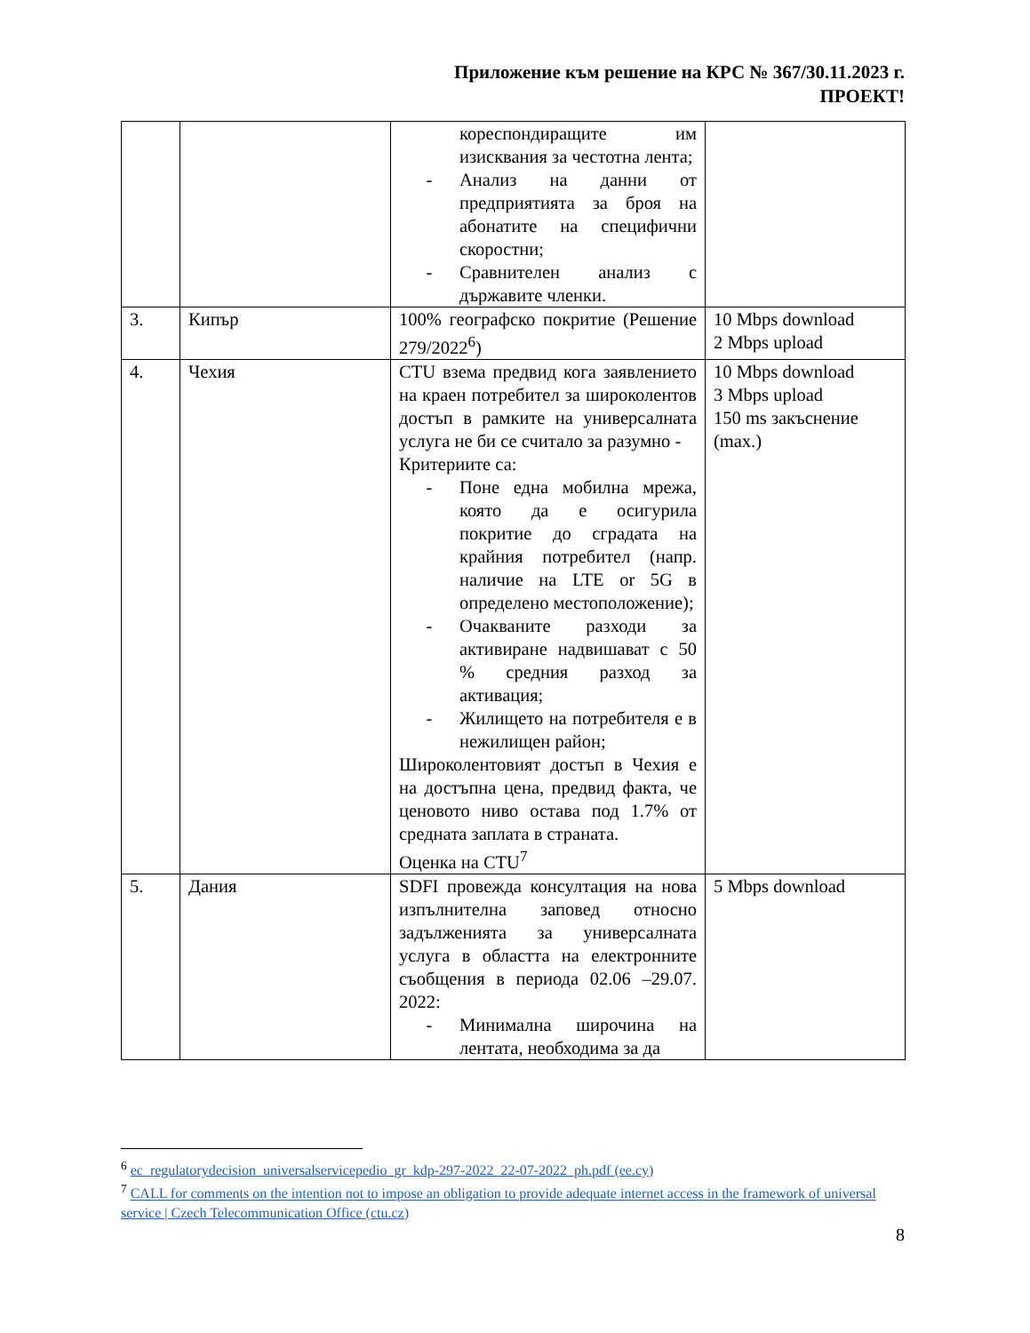Приложение към решение на КРС № 367/30.11.2023 г.
ПРОЕКТ!
| | | кореспондиращите им изисквания за честотна лента; - Анализ на данни от предприятията за броя на абонатите на специфични скоростни; - Сравнителен анализ с държавите членки. | |
| 3. | Кипър | 100% географско покритие (Решение 279/2022<sup>6</sup>) | 10 Mbps download 2 Mbps upload |
| 4. | Чехия | CTU взема предвид кога заявлението на краен потребител за широколентов достъп в рамките на универсалната услуга не би се считало за разумно - Критериите са: - Поне една мобилна мрежа, която да е осигурила покритие до сградата на крайния потребител (напр. наличие на LTE or 5G в определено местоположение); - Очакваните разходи за активиране надвишават с 50 % средния разход за активация; - Жилището на потребителя е в нежилищен район; Широколентовият достъп в Чехия е на достъпна цена, предвид факта, че ценовото ниво остава под 1.7% от средната заплата в страната. Оценка на CTU<sup>7</sup> | 10 Mbps download 3 Mbps upload 150 ms закъснение (max.) |
| 5. | Дания | SDFI провежда консултация на нова изпълнителна заповед относно задълженията за универсалната услуга в областта на електронните съобщения в периода 02.06 –29.07. 2022: - Минимална широчина на лентата, необходима за да | 5 Mbps download |
<sup>6</sup> ec_regulatorydecision_universalservicepedio_gr_kdp-297-2022_22-07-2022_ph.pdf (ee.cy)
<sup>7</sup> CALL for comments on the intention not to impose an obligation to provide adequate internet access in the framework of universal service | Czech Telecommunication Office (ctu.cz)
8